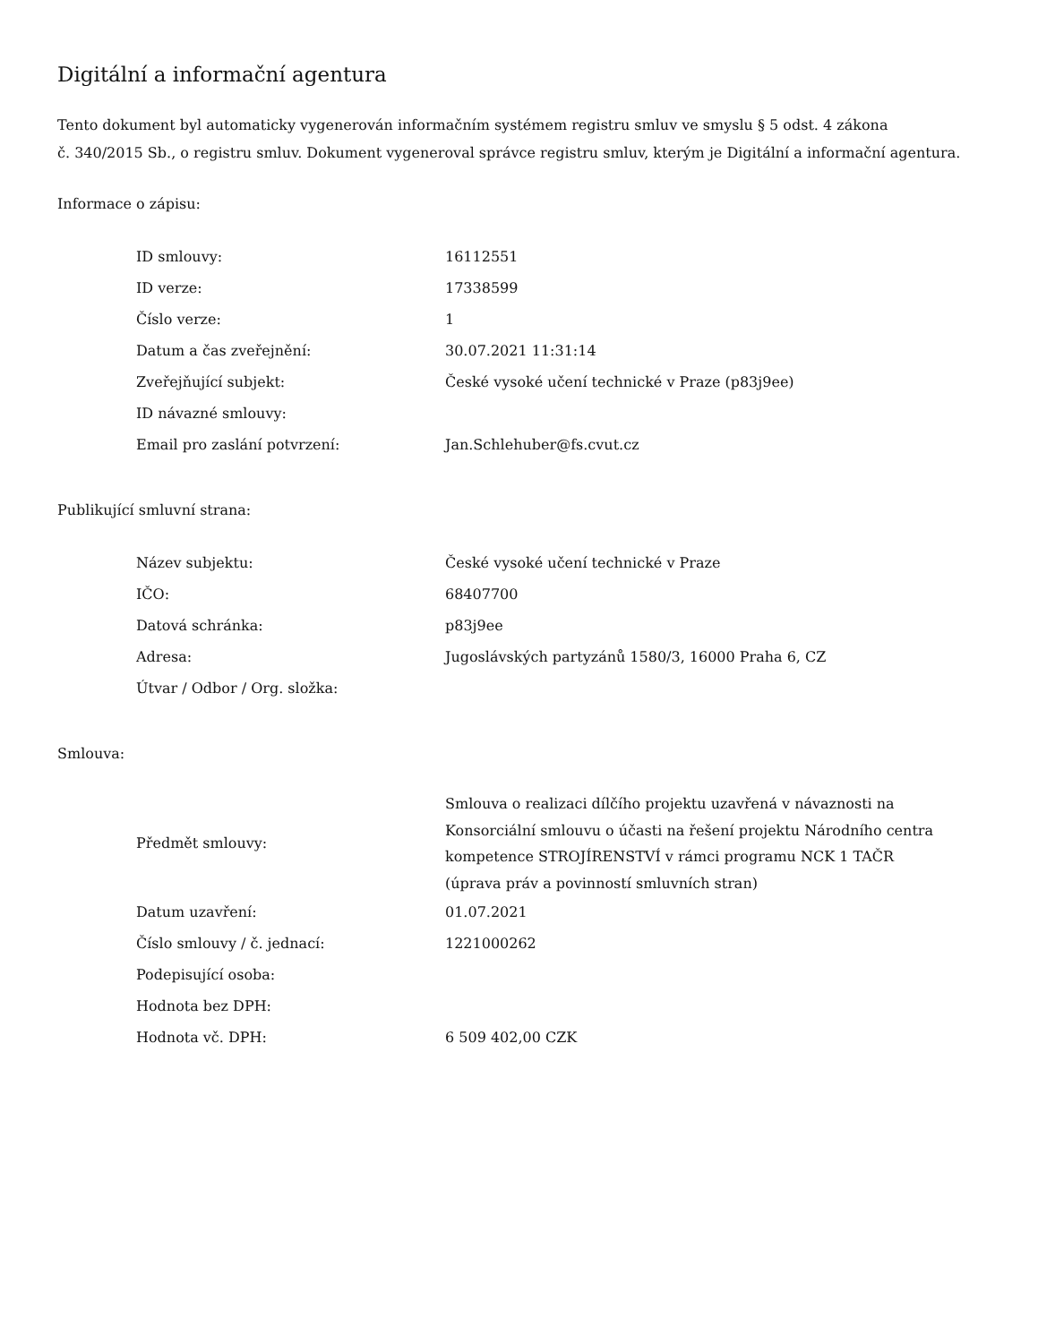Digitální a informační agentura
Tento dokument byl automaticky vygenerován informačním systémem registru smluv ve smyslu § 5 odst. 4 zákona
č. 340/2015 Sb., o registru smluv. Dokument vygeneroval správce registru smluv, kterým je Digitální a informační agentura.
Informace o zápisu:
| ID smlouvy: | 16112551 |
| ID verze: | 17338599 |
| Číslo verze: | 1 |
| Datum a čas zveřejnění: | 30.07.2021 11:31:14 |
| Zveřejňující subjekt: | České vysoké učení technické v Praze (p83j9ee) |
| ID návazné smlouvy: | |
| Email pro zaslání potvrzení: | Jan.Schlehuber@fs.cvut.cz |
Publikující smluvní strana:
| Název subjektu: | České vysoké učení technické v Praze |
| IČO: | 68407700 |
| Datová schránka: | p83j9ee |
| Adresa: | Jugoslávských partyzánů 1580/3, 16000 Praha 6, CZ |
| Útvar / Odbor / Org. složka: | |
Smlouva:
| Předmět smlouvy: | Smlouva o realizaci dílčího projektu uzavřená v návaznosti na Konsorciální smlouvu o účasti na řešení projektu Národního centra kompetence STROJÍRENSTVÍ v rámci programu NCK 1 TAČR (úprava práv a povinností smluvních stran) |
| Datum uzavření: | 01.07.2021 |
| Číslo smlouvy / č. jednací: | 1221000262 |
| Podepisující osoba: | |
| Hodnota bez DPH: | |
| Hodnota vč. DPH: | 6 509 402,00 CZK |